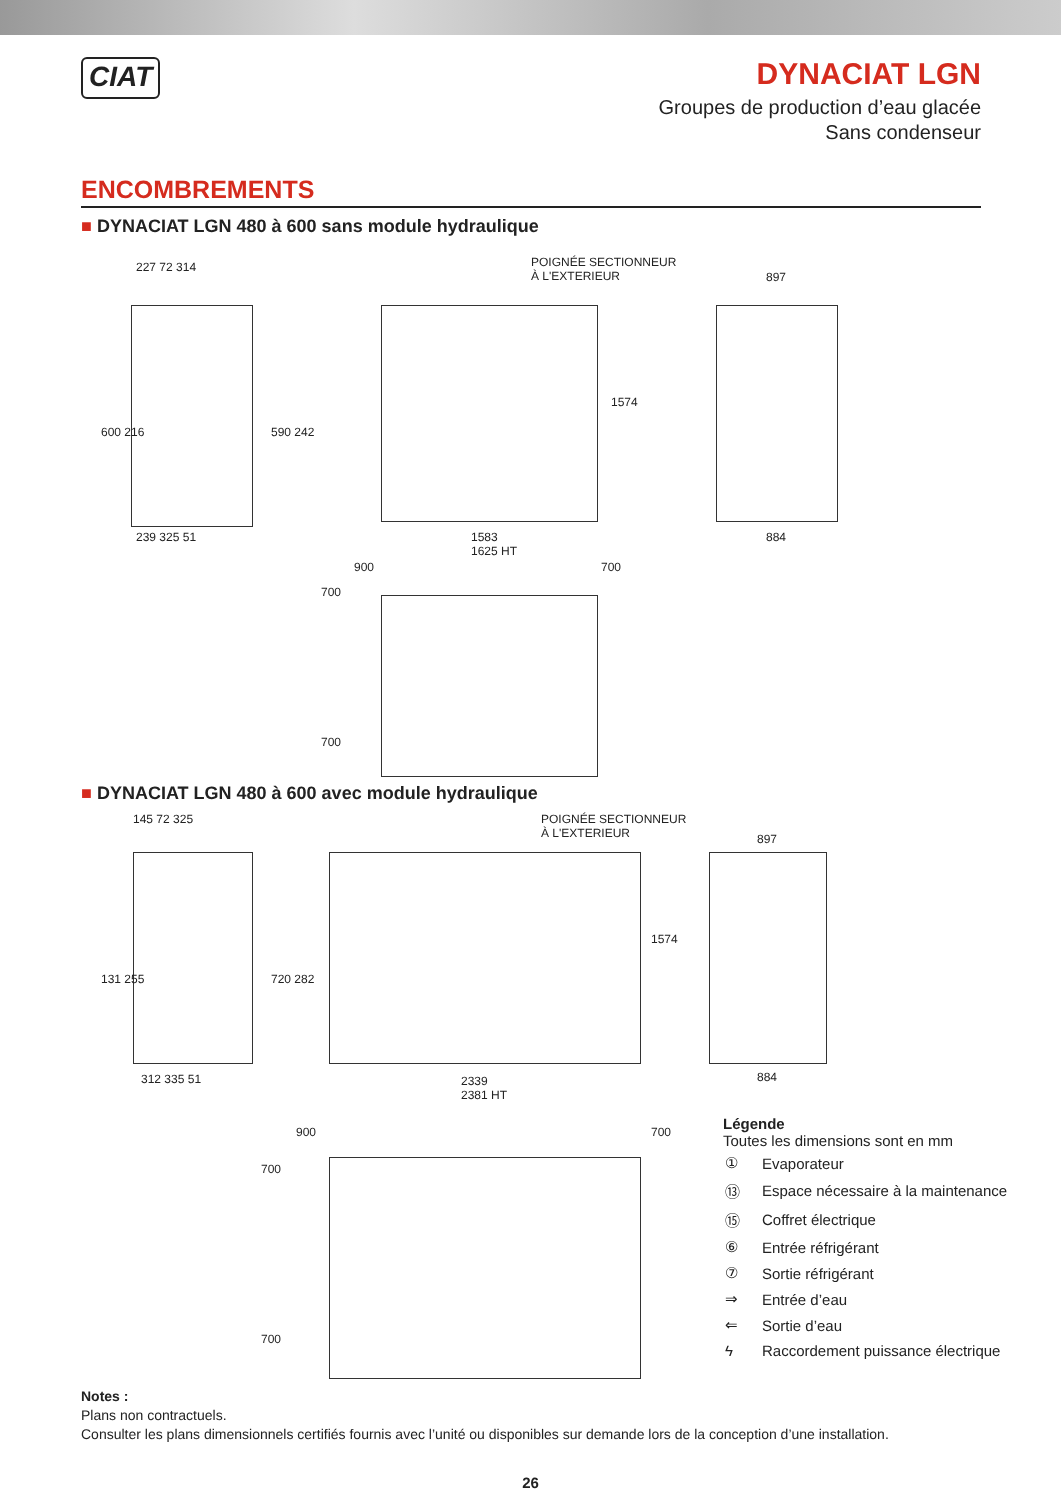CIAT
DYNACIAT LGN
Groupes de production d’eau glacée
Sans condenseur
ENCOMBREMENTS
■ DYNACIAT LGN 480 à 600 sans module hydraulique
227 72 314
600 216 590 242
239 325 51
POIGNÉE SECTIONNEUR
À L'EXTERIEUR
1574
1583
1625 HT
897
884
900 700
700
700
■ DYNACIAT LGN 480 à 600 avec module hydraulique
145 72 325
131 255 720 282
312 335 51
POIGNÉE SECTIONNEUR
À L'EXTERIEUR
1574
2339
2381 HT
897
884
900 700
700
700
Légende
Toutes les dimensions sont en mm
| ① | Evaporateur |
| ⑬ | Espace nécessaire à la maintenance |
| ⑮ | Coffret électrique |
| ⑥ | Entrée réfrigérant |
| ⑦ | Sortie réfrigérant |
| ⇒ | Entrée d’eau |
| ⇐ | Sortie d’eau |
| ϟ | Raccordement puissance électrique |
Notes :
Plans non contractuels.
Consulter les plans dimensionnels certifiés fournis avec l’unité ou disponibles sur demande lors de la conception d’une installation.
26